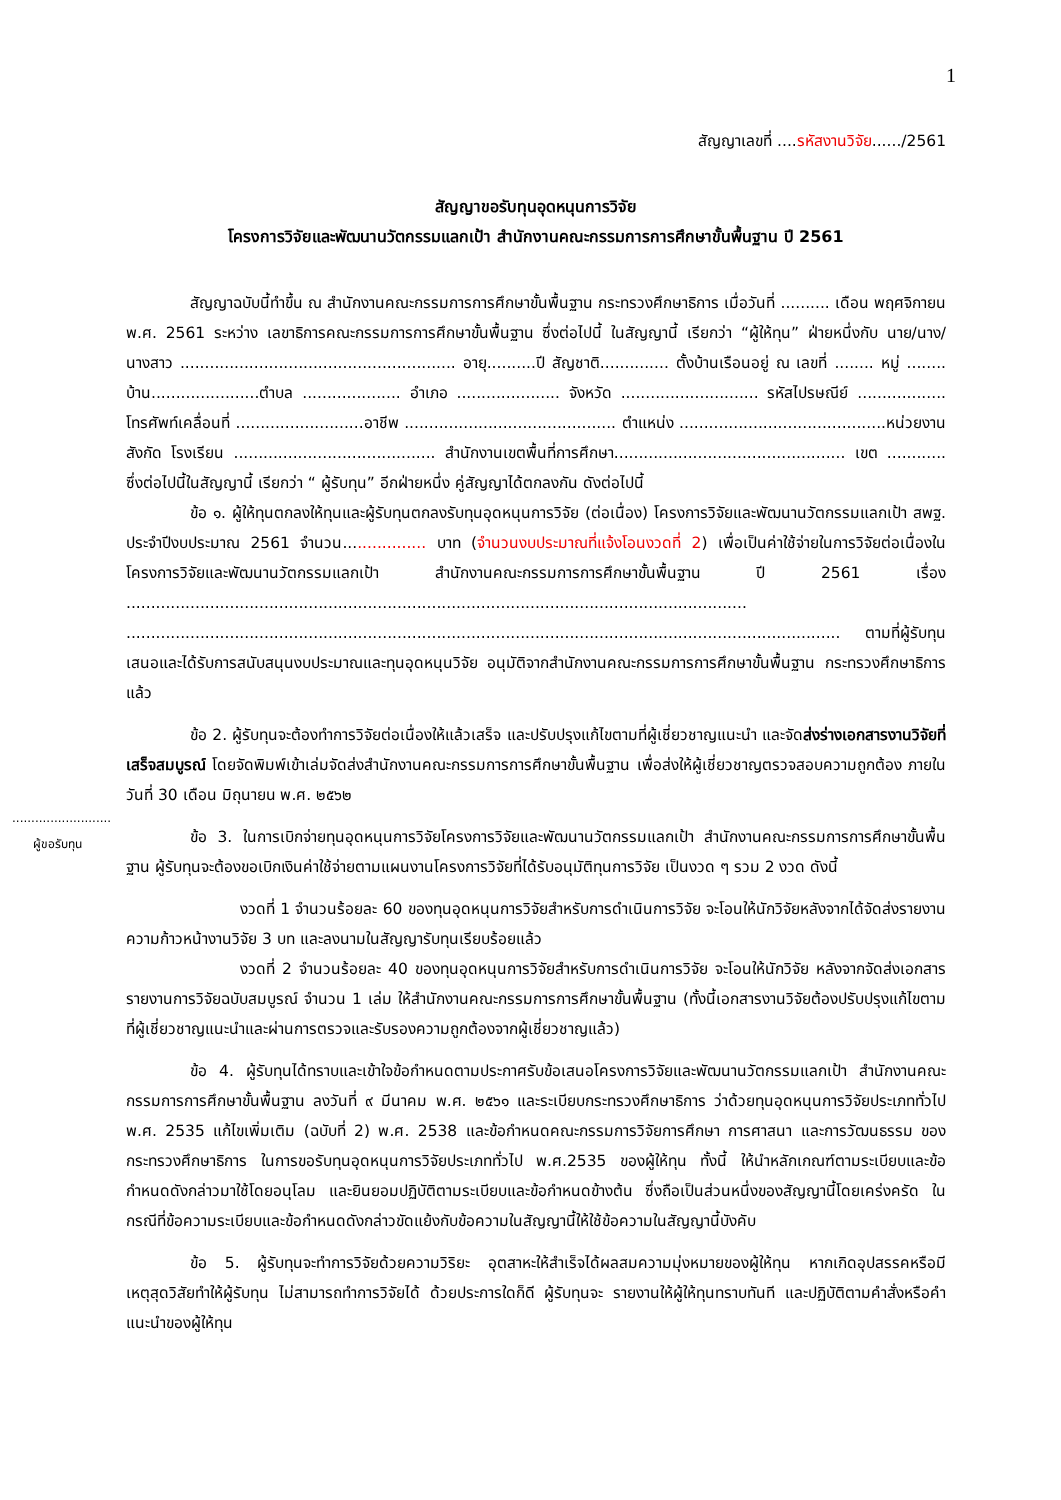1
สัญญาเลขที่ ....รหัสงานวิจัย....../2561
สัญญาขอรับทุนอุดหนุนการวิจัย
โครงการวิจัยและพัฒนานวัตกรรมแลกเป้า สำนักงานคณะกรรมการการศึกษาขั้นพื้นฐาน ปี 2561
สัญญาฉบับนี้ทำขึ้น ณ สำนักงานคณะกรรมการการศึกษาขั้นพื้นฐาน กระทรวงศึกษาธิการ เมื่อวันที่ .......... เดือน พฤศจิกายน พ.ศ. 2561 ระหว่าง เลขาธิการคณะกรรมการการศึกษาขั้นพื้นฐาน ซึ่งต่อไปนี้ ในสัญญานี้ เรียกว่า “ผู้ให้ทุน” ฝ่ายหนึ่งกับ นาย/นาง/นางสาว ........................................................ อายุ..........ปี สัญชาติ.............. ตั้งบ้านเรือนอยู่ ณ เลขที่ ........ หมู่ ........ บ้าน......................ตำบล .................... อำเภอ ..................... จังหวัด ............................ รหัสไปรษณีย์ .................. โทรศัพท์เคลื่อนที่ ..........................อาชีพ ........................................... ตำแหน่ง ..........................................หน่วยงานสังกัด โรงเรียน ......................................... สำนักงานเขตพื้นที่การศึกษา............................................... เขต ............ ซึ่งต่อไปนี้ในสัญญานี้ เรียกว่า “ ผู้รับทุน” อีกฝ่ายหนึ่ง คู่สัญญาได้ตกลงกัน ดังต่อไปนี้
ข้อ ๑. ผู้ให้ทุนตกลงให้ทุนและผู้รับทุนตกลงรับทุนอุดหนุนการวิจัย (ต่อเนื่อง) โครงการวิจัยและพัฒนานวัตกรรมแลกเป้า สพฐ. ประจำปีงบประมาณ 2561 จำนวน................. บาท (จำนวนงบประมาณที่แจ้งโอนงวดที่ 2) เพื่อเป็นค่าใช้จ่ายในการวิจัยต่อเนื่องในโครงการวิจัยและพัฒนานวัตกรรมแลกเป้า สำนักงานคณะกรรมการการศึกษาขั้นพื้นฐาน ปี 2561 เรื่อง .............................................................................................................................. ................................................................................................................................................. ตามที่ผู้รับทุนเสนอและได้รับการสนับสนุนงบประมาณและทุนอุดหนุนวิจัย อนุมัติจากสำนักงานคณะกรรมการการศึกษาขั้นพื้นฐาน กระทรวงศึกษาธิการ แล้ว
ข้อ 2. ผู้รับทุนจะต้องทำการวิจัยต่อเนื่องให้แล้วเสร็จ และปรับปรุงแก้ไขตามที่ผู้เชี่ยวชาญแนะนำ และจัดส่งร่างเอกสารงานวิจัยที่เสร็จสมบูรณ์ โดยจัดพิมพ์เข้าเล่มจัดส่งสำนักงานคณะกรรมการการศึกษาขั้นพื้นฐาน เพื่อส่งให้ผู้เชี่ยวชาญตรวจสอบความถูกต้อง ภายในวันที่ 30 เดือน มิถุนายน พ.ศ. ๒๕๖๒
ข้อ 3. ในการเบิกจ่ายทุนอุดหนุนการวิจัยโครงการวิจัยและพัฒนานวัตกรรมแลกเป้า สำนักงานคณะกรรมการการศึกษาขั้นพื้นฐาน ผู้รับทุนจะต้องขอเบิกเงินค่าใช้จ่ายตามแผนงานโครงการวิจัยที่ได้รับอนุมัติทุนการวิจัย เป็นงวด ๆ รวม 2 งวด ดังนี้
งวดที่ 1 จำนวนร้อยละ 60 ของทุนอุดหนุนการวิจัยสำหรับการดำเนินการวิจัย จะโอนให้นักวิจัยหลังจากได้จัดส่งรายงานความก้าวหน้างานวิจัย 3 บท และลงนามในสัญญารับทุนเรียบร้อยแล้ว
งวดที่ 2 จำนวนร้อยละ 40 ของทุนอุดหนุนการวิจัยสำหรับการดำเนินการวิจัย จะโอนให้นักวิจัย หลังจากจัดส่งเอกสารรายงานการวิจัยฉบับสมบูรณ์ จำนวน 1 เล่ม ให้สำนักงานคณะกรรมการการศึกษาขั้นพื้นฐาน (ทั้งนี้เอกสารงานวิจัยต้องปรับปรุงแก้ไขตามที่ผู้เชี่ยวชาญแนะนำและผ่านการตรวจและรับรองความถูกต้องจากผู้เชี่ยวชาญแล้ว)
ข้อ 4. ผู้รับทุนได้ทราบและเข้าใจข้อกำหนดตามประกาศรับข้อเสนอโครงการวิจัยและพัฒนานวัตกรรมแลกเป้า สำนักงานคณะกรรมการการศึกษาขั้นพื้นฐาน ลงวันที่ ๙ มีนาคม พ.ศ. ๒๕๖๑ และระเบียบกระทรวงศึกษาธิการ ว่าด้วยทุนอุดหนุนการวิจัยประเภททั่วไป พ.ศ. 2535 แก้ไขเพิ่มเติม (ฉบับที่ 2) พ.ศ. 2538 และข้อกำหนดคณะกรรมการวิจัยการศึกษา การศาสนา และการวัฒนธรรม ของกระทรวงศึกษาธิการ ในการขอรับทุนอุดหนุนการวิจัยประเภททั่วไป พ.ศ.2535 ของผู้ให้ทุน ทั้งนี้ ให้นำหลักเกณฑ์ตามระเบียบและข้อกำหนดดังกล่าวมาใช้โดยอนุโลม และยินยอมปฏิบัติตามระเบียบและข้อกำหนดข้างต้น ซึ่งถือเป็นส่วนหนึ่งของสัญญานี้โดยเคร่งครัด ในกรณีที่ข้อความระเบียบและข้อกำหนดดังกล่าวขัดแย้งกับข้อความในสัญญานี้ให้ใช้ข้อความในสัญญานี้บังคับ
ข้อ 5. ผู้รับทุนจะทำการวิจัยด้วยความวิริยะ อุตสาหะให้สำเร็จได้ผลสมความมุ่งหมายของผู้ให้ทุน หากเกิดอุปสรรคหรือมีเหตุสุดวิสัยทำให้ผู้รับทุน ไม่สามารถทำการวิจัยได้ ด้วยประการใดก็ดี ผู้รับทุนจะ รายงานให้ผู้ให้ทุนทราบทันที และปฏิบัติตามคำสั่งหรือคำแนะนำของผู้ให้ทุน
..........................
ผู้ขอรับทุน